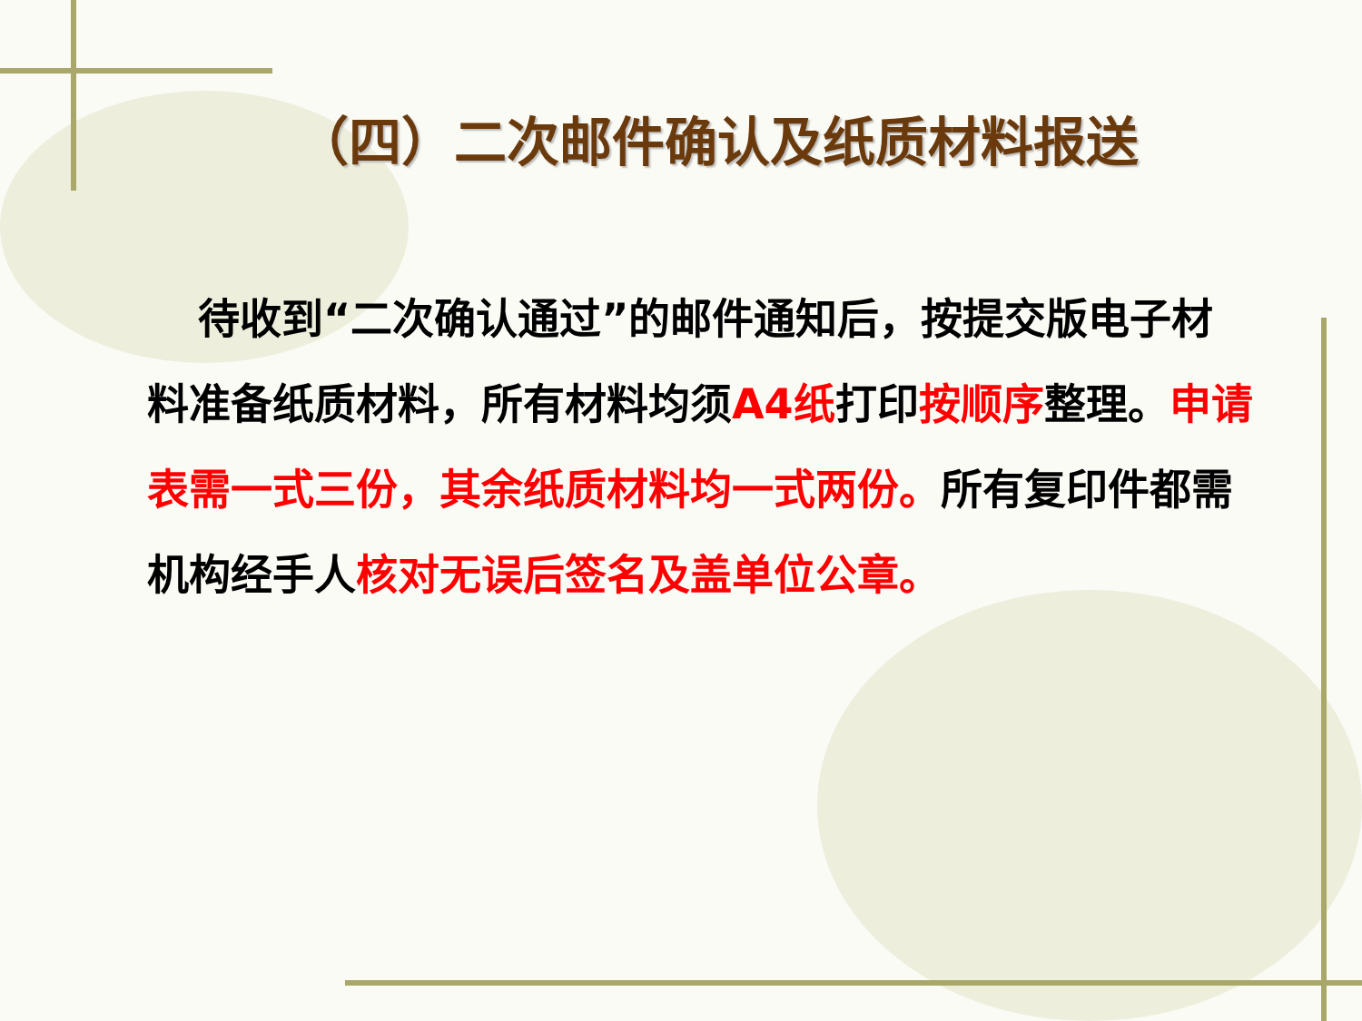（四）二次邮件确认及纸质材料报送
待收到“二次确认通过”的邮件通知后，按提交版电子材料准备纸质材料，所有材料均须A4纸打印按顺序整理。申请表需一式三份，其余纸质材料均一式两份。所有复印件都需机构经手人核对无误后签名及盖单位公章。